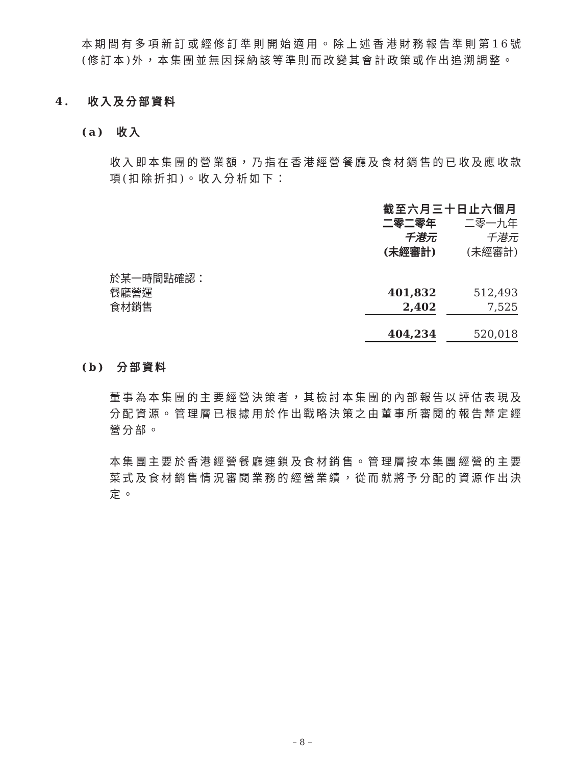本期間有多項新訂或經修訂準則開始適用。除上述香港財務報告準則第16號(修訂本)外，本集團並無因採納該等準則而改變其會計政策或作出追溯調整。
4. 收入及分部資料
(a) 收入
收入即本集團的營業額，乃指在香港經營餐廳及食材銷售的已收及應收款項(扣除折扣)。收入分析如下：
| | 截至六月三十日止六個月 | | |
| | 二零二零年 | | 二零一九年 |
| | 千港元 | | 千港元 |
| | (未經審計) | | (未經審計) |
| 於某一時間點確認： | | | |
| 餐廳營運 | 401,832 | | 512,493 |
| 食材銷售 | 2,402 | | 7,525 |
| | 404,234 | | 520,018 |
(b) 分部資料
董事為本集團的主要經營決策者，其檢討本集團的內部報告以評估表現及分配資源。管理層已根據用於作出戰略決策之由董事所審閱的報告釐定經營分部。
本集團主要於香港經營餐廳連鎖及食材銷售。管理層按本集團經營的主要菜式及食材銷售情況審閱業務的經營業績，從而就將予分配的資源作出決定。
– 8 –